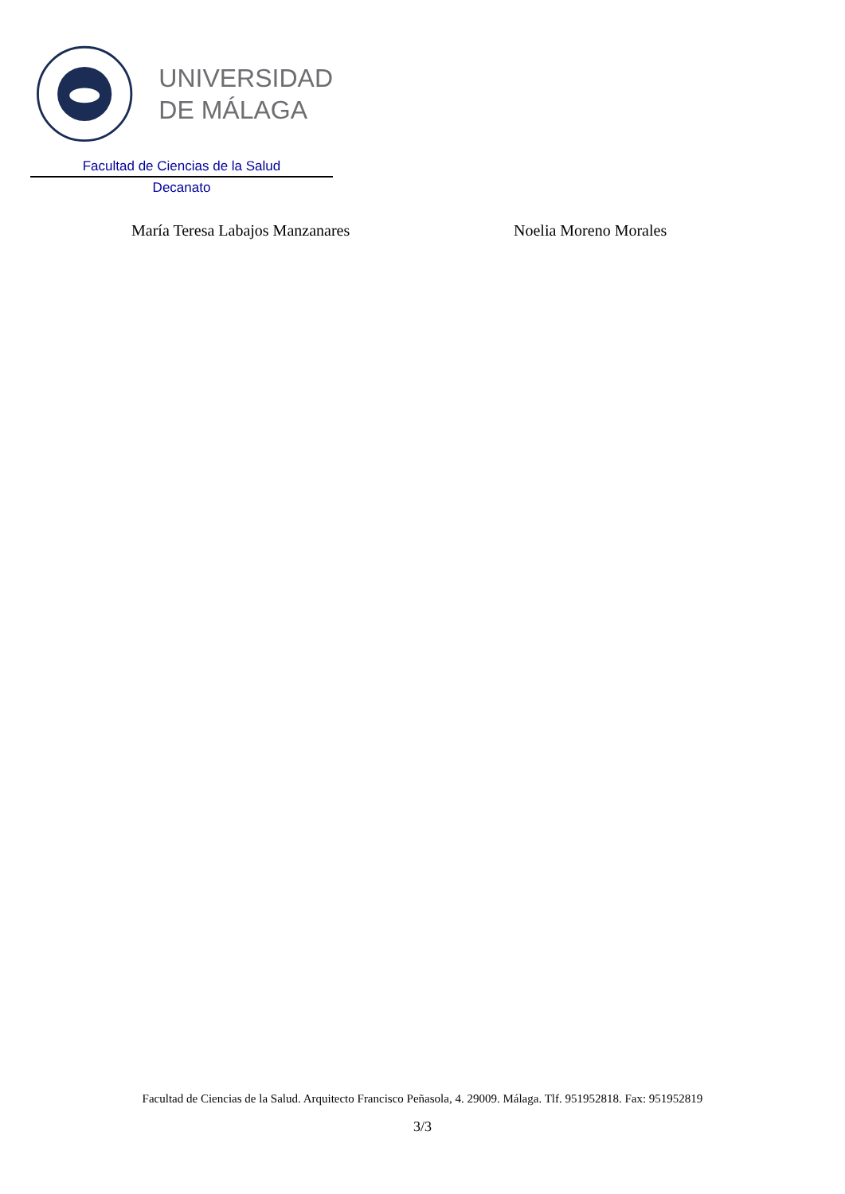UNIVERSIDAD
DE MÁLAGA
Facultad de Ciencias de la Salud
Decanato
María Teresa Labajos Manzanares Noelia Moreno Morales
Facultad de Ciencias de la Salud. Arquitecto Francisco Peñasola, 4. 29009. Málaga. Tlf. 951952818. Fax: 951952819
3/3